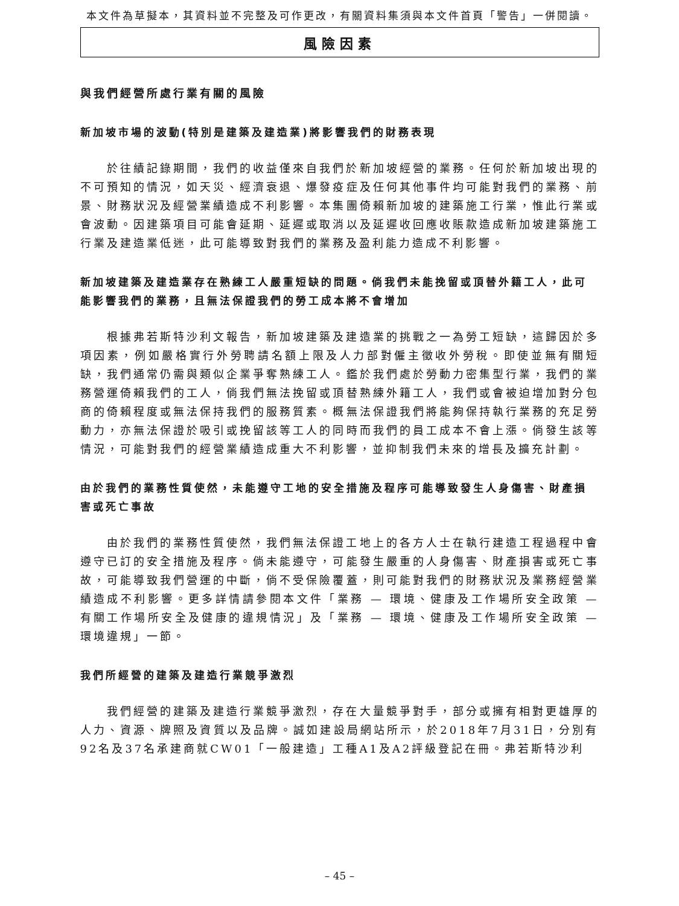本文件為草擬本，其資料並不完整及可作更改，有關資料集須與本文件首頁「警告」一併閱讀。
風險因素
與我們經營所處行業有關的風險
新加坡市場的波動(特別是建築及建造業)將影響我們的財務表現
於往績記錄期間，我們的收益僅來自我們於新加坡經營的業務。任何於新加坡出現的不可預知的情況，如天災、經濟衰退、爆發疫症及任何其他事件均可能對我們的業務、前景、財務狀況及經營業績造成不利影響。本集團倚賴新加坡的建築施工行業，惟此行業或會波動。因建築項目可能會延期、延遲或取消以及延遲收回應收賬款造成新加坡建築施工行業及建造業低迷，此可能導致對我們的業務及盈利能力造成不利影響。
新加坡建築及建造業存在熟練工人嚴重短缺的問題。倘我們未能挽留或頂替外籍工人，此可能影響我們的業務，且無法保證我們的勞工成本將不會增加
根據弗若斯特沙利文報告，新加坡建築及建造業的挑戰之一為勞工短缺，這歸因於多項因素，例如嚴格實行外勞聘請名額上限及人力部對僱主徵收外勞稅。即使並無有關短缺，我們通常仍需與類似企業爭奪熟練工人。鑑於我們處於勞動力密集型行業，我們的業務營運倚賴我們的工人，倘我們無法挽留或頂替熟練外籍工人，我們或會被迫增加對分包商的倚賴程度或無法保持我們的服務質素。概無法保證我們將能夠保持執行業務的充足勞動力，亦無法保證於吸引或挽留該等工人的同時而我們的員工成本不會上漲。倘發生該等情況，可能對我們的經營業績造成重大不利影響，並抑制我們未來的增長及擴充計劃。
由於我們的業務性質使然，未能遵守工地的安全措施及程序可能導致發生人身傷害、財產損害或死亡事故
由於我們的業務性質使然，我們無法保證工地上的各方人士在執行建造工程過程中會遵守已訂的安全措施及程序。倘未能遵守，可能發生嚴重的人身傷害、財產損害或死亡事故，可能導致我們營運的中斷，倘不受保險覆蓋，則可能對我們的財務狀況及業務經營業績造成不利影響。更多詳情請參閱本文件「業務 — 環境、健康及工作場所安全政策 — 有關工作場所安全及健康的違規情況」及「業務 — 環境、健康及工作場所安全政策 — 環境違規」一節。
我們所經營的建築及建造行業競爭激烈
我們經營的建築及建造行業競爭激烈，存在大量競爭對手，部分或擁有相對更雄厚的人力、資源、牌照及資質以及品牌。誠如建設局網站所示，於2018年7月31日，分別有92名及37名承建商就CW01「一般建造」工種A1及A2評級登記在冊。弗若斯特沙利
– 45 –